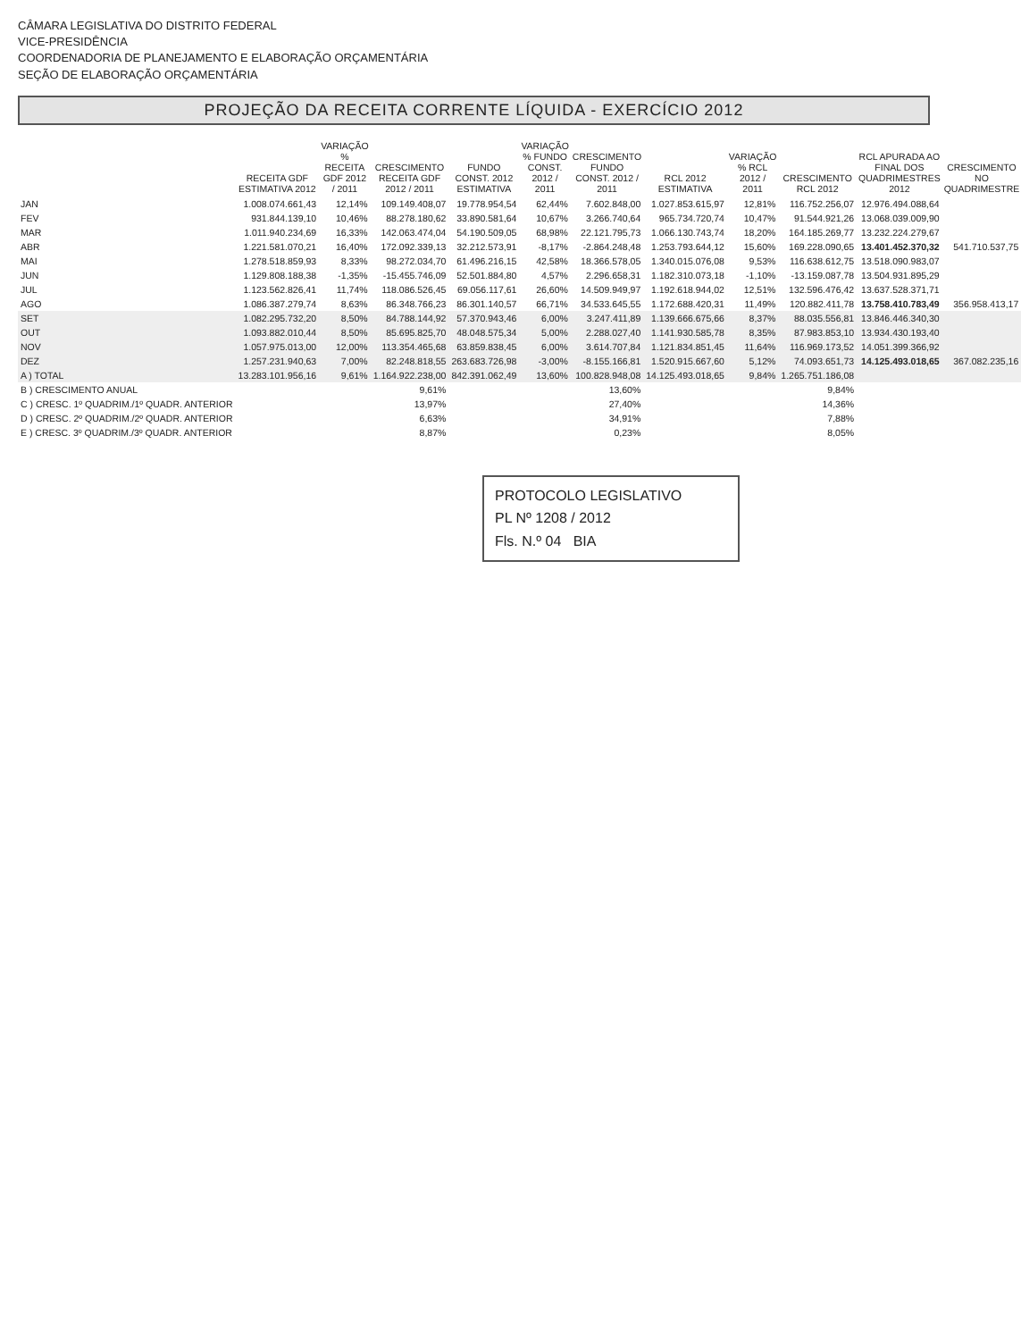CÂMARA LEGISLATIVA DO DISTRITO FEDERAL
VICE-PRESIDÊNCIA
COORDENADORIA DE PLANEJAMENTO E ELABORAÇÃO ORÇAMENTÁRIA
SEÇÃO DE ELABORAÇÃO ORÇAMENTÁRIA
PROJEÇÃO DA RECEITA CORRENTE LÍQUIDA - EXERCÍCIO 2012
| | RECEITA GDF ESTIMATIVA 2012 | VARIAÇÃO % RECEITA GDF 2012 / 2011 | CRESCIMENTO RECEITA GDF 2012 / 2011 | FUNDO CONST. 2012 ESTIMATIVA | VARIAÇÃO % FUNDO CONST. 2012 / 2011 | CRESCIMENTO FUNDO CONST. 2012 / 2011 | RCL 2012 ESTIMATIVA | VARIAÇÃO % RCL 2012 / 2011 | CRESCIMENTO RCL 2012 | RCL APURADA AO FINAL DOS QUADRIMESTRES 2012 | CRESCIMENTO NO QUADRIMESTRE |
| --- | --- | --- | --- | --- | --- | --- | --- | --- | --- | --- | --- |
| JAN | 1.008.074.661,43 | 12,14% | 109.149.408,07 | 19.778.954,54 | 62,44% | 7.602.848,00 | 1.027.853.615,97 | 12,81% | 116.752.256,07 | 12.976.494.088,64 | |
| FEV | 931.844.139,10 | 10,46% | 88.278.180,62 | 33.890.581,64 | 10,67% | 3.266.740,64 | 965.734.720,74 | 10,47% | 91.544.921,26 | 13.068.039.009,90 | |
| MAR | 1.011.940.234,69 | 16,33% | 142.063.474,04 | 54.190.509,05 | 68,98% | 22.121.795,73 | 1.066.130.743,74 | 18,20% | 164.185.269,77 | 13.232.224.279,67 | |
| ABR | 1.221.581.070,21 | 16,40% | 172.092.339,13 | 32.212.573,91 | -8,17% | -2.864.248,48 | 1.253.793.644,12 | 15,60% | 169.228.090,65 | 13.401.452.370,32 | 541.710.537,75 |
| MAI | 1.278.518.859,93 | 8,33% | 98.272.034,70 | 61.496.216,15 | 42,58% | 18.366.578,05 | 1.340.015.076,08 | 9,53% | 116.638.612,75 | 13.518.090.983,07 | |
| JUN | 1.129.808.188,38 | -1,35% | -15.455.746,09 | 52.501.884,80 | 4,57% | 2.296.658,31 | 1.182.310.073,18 | -1,10% | -13.159.087,78 | 13.504.931.895,29 | |
| JUL | 1.123.562.826,41 | 11,74% | 118.086.526,45 | 69.056.117,61 | 26,60% | 14.509.949,97 | 1.192.618.944,02 | 12,51% | 132.596.476,42 | 13.637.528.371,71 | |
| AGO | 1.086.387.279,74 | 8,63% | 86.348.766,23 | 86.301.140,57 | 66,71% | 34.533.645,55 | 1.172.688.420,31 | 11,49% | 120.882.411,78 | 13.758.410.783,49 | 356.958.413,17 |
| SET | 1.082.295.732,20 | 8,50% | 84.788.144,92 | 57.370.943,46 | 6,00% | 3.247.411,89 | 1.139.666.675,66 | 8,37% | 88.035.556,81 | 13.846.446.340,30 | |
| OUT | 1.093.882.010,44 | 8,50% | 85.695.825,70 | 48.048.575,34 | 5,00% | 2.288.027,40 | 1.141.930.585,78 | 8,35% | 87.983.853,10 | 13.934.430.193,40 | |
| NOV | 1.057.975.013,00 | 12,00% | 113.354.465,68 | 63.859.838,45 | 6,00% | 3.614.707,84 | 1.121.834.851,45 | 11,64% | 116.969.173,52 | 14.051.399.366,92 | |
| DEZ | 1.257.231.940,63 | 7,00% | 82.248.818,55 | 263.683.726,98 | -3,00% | -8.155.166,81 | 1.520.915.667,60 | 5,12% | 74.093.651,73 | 14.125.493.018,65 | 367.082.235,16 |
| A ) TOTAL | 13.283.101.956,16 | 9,61% | 1.164.922.238,00 | 842.391.062,49 | 13,60% | 100.828.948,08 | 14.125.493.018,65 | 9,84% | 1.265.751.186,08 | | |
| B ) CRESCIMENTO ANUAL | | | 9,61% | | | 13,60% | | | 9,84% | | |
| C ) CRESC. 1º QUADRIM./1º QUADR. ANTERIOR | | | 13,97% | | | 27,40% | | | 14,36% | | |
| D ) CRESC. 2º QUADRIM./2º QUADR. ANTERIOR | | | 6,63% | | | 34,91% | | | 7,88% | | |
| E ) CRESC. 3º QUADRIM./3º QUADR. ANTERIOR | | | 8,87% | | | 0,23% | | | 8,05% | | |
PROTOCOLO LEGISLATIVO
PL Nº 1208 / 2012
Fls. N.º 04 BIA